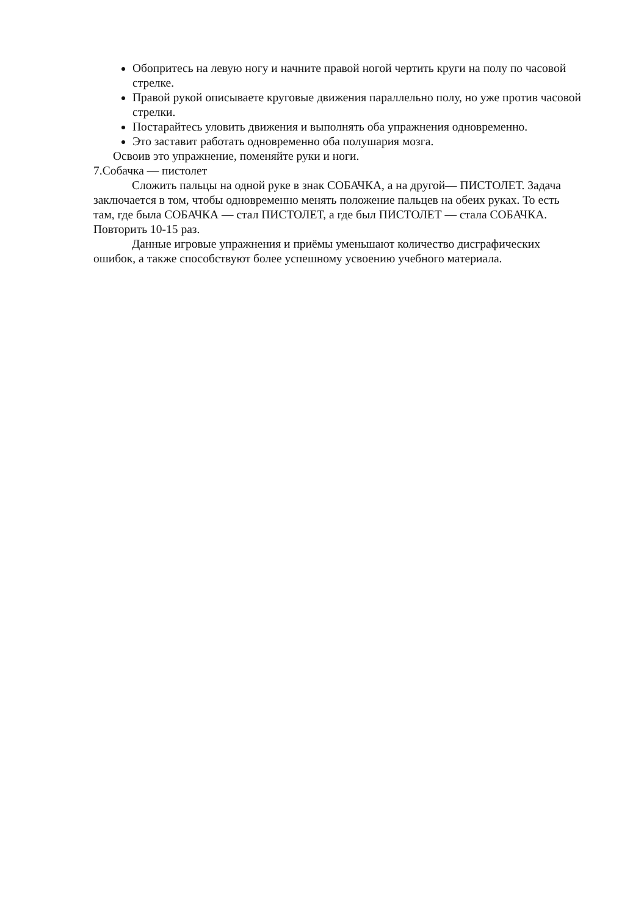Обопритесь на левую ногу и начните правой ногой чертить круги на полу по часовой стрелке.
Правой рукой описываете круговые движения параллельно полу, но уже против часовой стрелки.
Постарайтесь уловить движения и выполнять оба упражнения одновременно.
Это заставит работать одновременно оба полушария мозга.
Освоив это упражнение, поменяйте руки и ноги.
7.Собачка — пистолет
Сложить пальцы на одной руке в знак СОБАЧКА, а на другой— ПИСТОЛЕТ. Задача заключается в том, чтобы одновременно менять положение пальцев на обеих руках. То есть там, где была СОБАЧКА — стал ПИСТОЛЕТ, а где был ПИСТОЛЕТ — стала СОБАЧКА. Повторить 10-15 раз.
Данные игровые упражнения и приёмы уменьшают количество дисграфических ошибок, а также способствуют более успешному усвоению учебного материала.